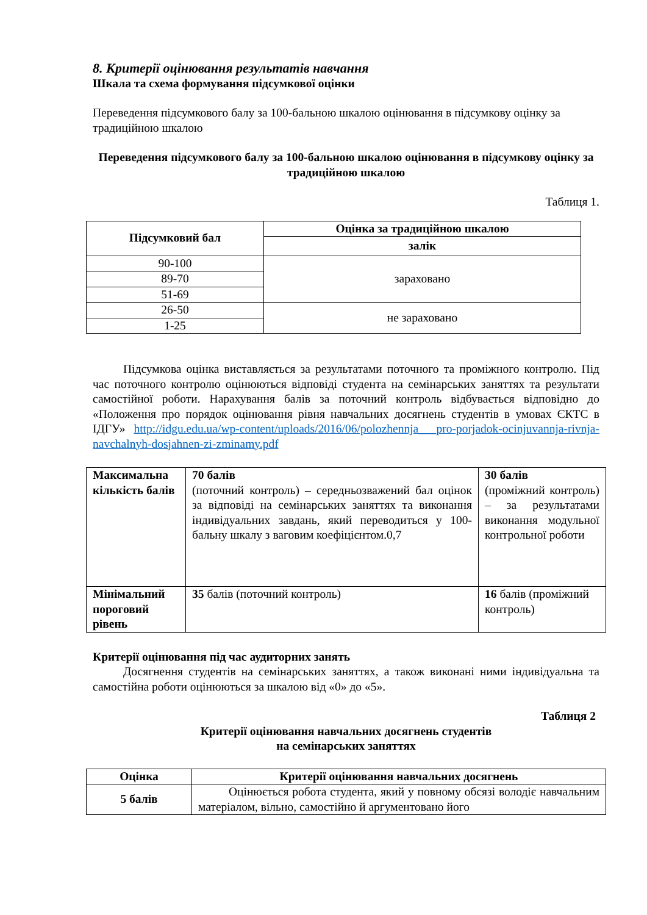8. Критерії оцінювання результатів навчання
Шкала та схема формування підсумкової оцінки
Переведення підсумкового балу за 100-бальною шкалою оцінювання в підсумкову оцінку за традиційною шкалою
Переведення підсумкового балу за 100-бальною шкалою оцінювання в підсумкову оцінку за традиційною шкалою
Таблиця 1.
| Підсумковий бал | Оцінка за традиційною шкалою |
| --- | --- |
| | залік |
| 90-100 | зараховано |
| 89-70 | |
| 51-69 | |
| 26-50 | не зараховано |
| 1-25 | |
Підсумкова оцінка виставляється за результатами поточного та проміжного контролю. Під час поточного контролю оцінюються відповіді студента на семінарських заняттях та результати самостійної роботи. Нарахування балів за поточний контроль відбувається відповідно до «Положення про порядок оцінювання рівня навчальних досягнень студентів в умовах ЄКТС в ІДГУ» http://idgu.edu.ua/wp-content/uploads/2016/06/polozhennja___pro-porjadok-ocinjuvannja-rivnja-navchalnyh-dosjahnen-zi-zminamy.pdf
| Максимальна кількість балів | 70 балів (поточний контроль) – середньозважений бал оцінок за відповіді на семінарських заняттях та виконання індивідуальних завдань, який переводиться у 100- бальну шкалу з ваговим коефіцієнтом.0,7 | 30 балів (проміжний контроль) – за результатами виконання модульної контрольної роботи |
| Мінімальний пороговий рівень | 35 балів (поточний контроль) | 16 балів (проміжний контроль) |
Критерії оцінювання під час аудиторних занять
Досягнення студентів на семінарських заняттях, а також виконані ними індивідуальна та самостійна роботи оцінюються за шкалою від «0» до «5».
Таблиця 2
Критерії оцінювання навчальних досягнень студентів
на семінарських заняттях
| Оцінка | Критерії оцінювання навчальних досягнень |
| --- | --- |
| 5 балів | Оцінюється робота студента, який у повному обсязі володіє навчальним матеріалом, вільно, самостійно й аргументовано його |